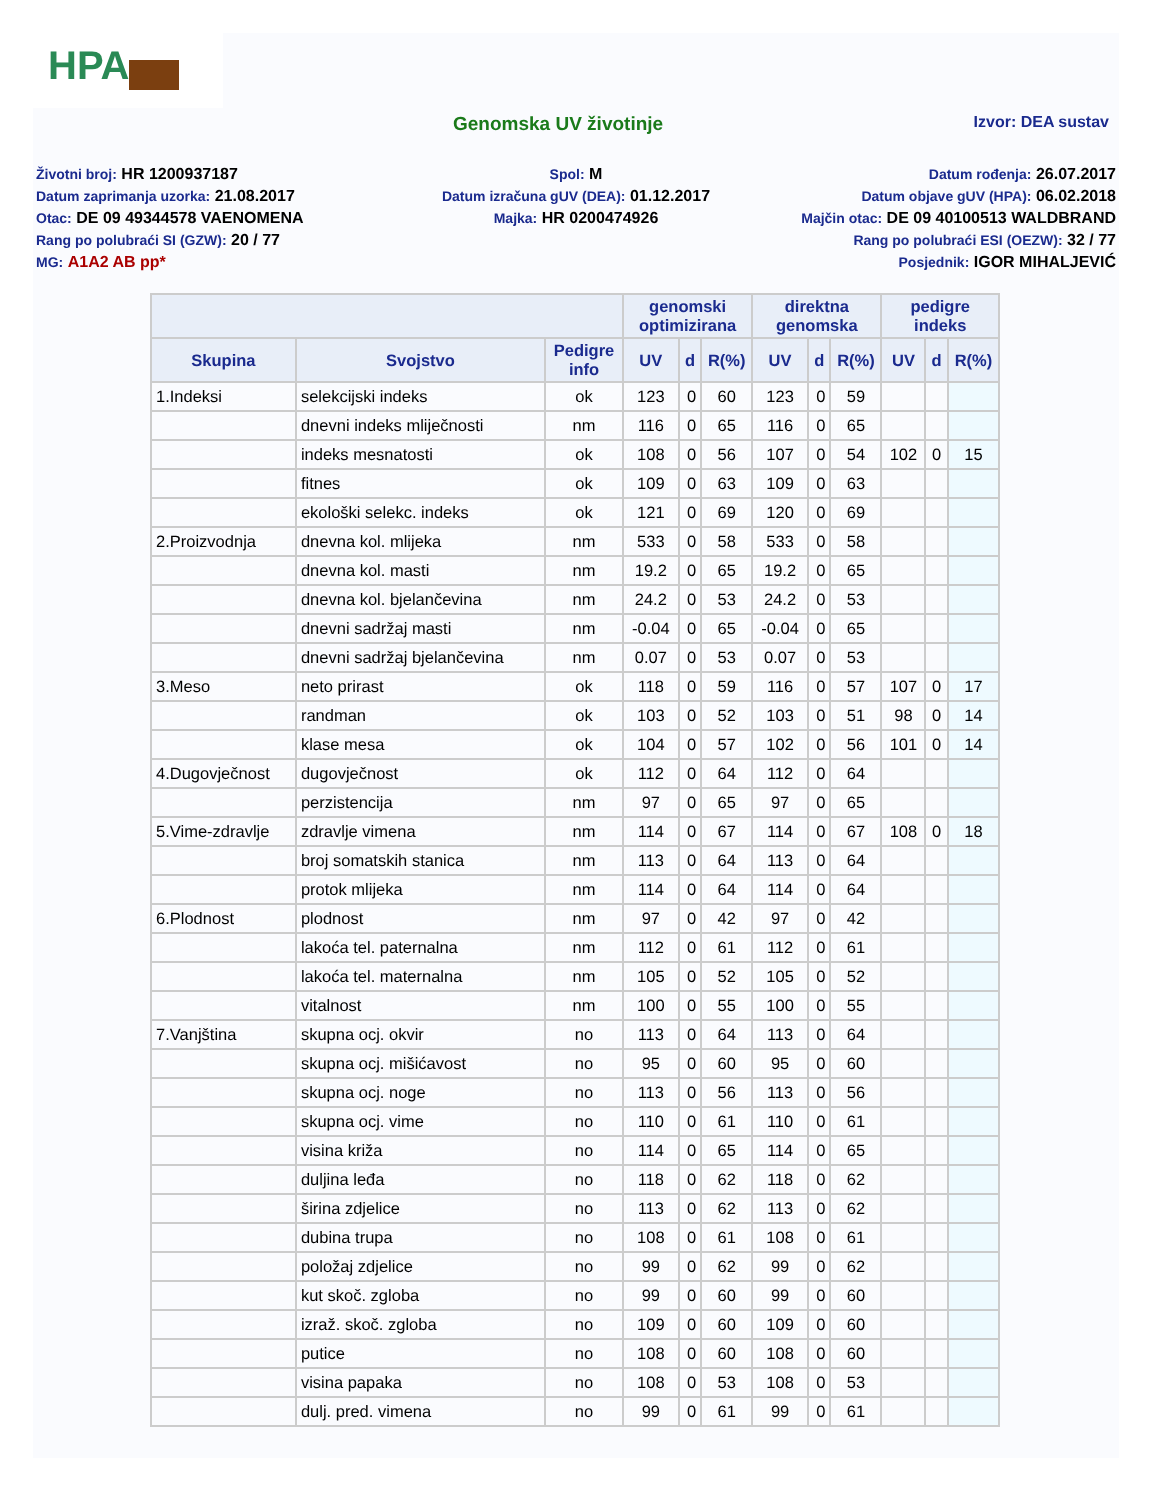HPA
Genomska UV životinje
Izvor: DEA sustav
Životni broj: HR 1200937187
Datum zaprimanja uzorka: 21.08.2017
Otac: DE 09 49344578 VAENOMENA
Rang po polubraći SI (GZW): 20 / 77
MG: A1A2 AB pp*
Spol: M
Datum izračuna gUV (DEA): 01.12.2017
Majka: HR 0200474926
Datum rođenja: 26.07.2017
Datum objave gUV (HPA): 06.02.2018
Majčin otac: DE 09 40100513 WALDBRAND
Rang po polubraći ESI (OEZW): 32 / 77
Posjednik: IGOR MIHALJEVIĆ
| | | | genomski optimizirana | | | direktna genomska | | | pedigre indeks | | |
| --- | --- | --- | --- | --- | --- | --- | --- | --- | --- | --- | --- |
| Skupina | Svojstvo | Pedigre info | UV | d | R(%) | UV | d | R(%) | UV | d | R(%) |
| 1.Indeksi | selekcijski indeks | ok | 123 | 0 | 60 | 123 | 0 | 59 | | | |
| | dnevni indeks mliječnosti | nm | 116 | 0 | 65 | 116 | 0 | 65 | | | |
| | indeks mesnatosti | ok | 108 | 0 | 56 | 107 | 0 | 54 | 102 | 0 | 15 |
| | fitnes | ok | 109 | 0 | 63 | 109 | 0 | 63 | | | |
| | ekološki selekc. indeks | ok | 121 | 0 | 69 | 120 | 0 | 69 | | | |
| 2.Proizvodnja | dnevna kol. mlijeka | nm | 533 | 0 | 58 | 533 | 0 | 58 | | | |
| | dnevna kol. masti | nm | 19.2 | 0 | 65 | 19.2 | 0 | 65 | | | |
| | dnevna kol. bjelančevina | nm | 24.2 | 0 | 53 | 24.2 | 0 | 53 | | | |
| | dnevni sadržaj masti | nm | -0.04 | 0 | 65 | -0.04 | 0 | 65 | | | |
| | dnevni sadržaj bjelančevina | nm | 0.07 | 0 | 53 | 0.07 | 0 | 53 | | | |
| 3.Meso | neto prirast | ok | 118 | 0 | 59 | 116 | 0 | 57 | 107 | 0 | 17 |
| | randman | ok | 103 | 0 | 52 | 103 | 0 | 51 | 98 | 0 | 14 |
| | klase mesa | ok | 104 | 0 | 57 | 102 | 0 | 56 | 101 | 0 | 14 |
| 4.Dugovječnost | dugovječnost | ok | 112 | 0 | 64 | 112 | 0 | 64 | | | |
| | perzistencija | nm | 97 | 0 | 65 | 97 | 0 | 65 | | | |
| 5.Vime-zdravlje | zdravlje vimena | nm | 114 | 0 | 67 | 114 | 0 | 67 | 108 | 0 | 18 |
| | broj somatskih stanica | nm | 113 | 0 | 64 | 113 | 0 | 64 | | | |
| | protok mlijeka | nm | 114 | 0 | 64 | 114 | 0 | 64 | | | |
| 6.Plodnost | plodnost | nm | 97 | 0 | 42 | 97 | 0 | 42 | | | |
| | lakoća tel. paternalna | nm | 112 | 0 | 61 | 112 | 0 | 61 | | | |
| | lakoća tel. maternalna | nm | 105 | 0 | 52 | 105 | 0 | 52 | | | |
| | vitalnost | nm | 100 | 0 | 55 | 100 | 0 | 55 | | | |
| 7.Vanjština | skupna ocj. okvir | no | 113 | 0 | 64 | 113 | 0 | 64 | | | |
| | skupna ocj. mišićavost | no | 95 | 0 | 60 | 95 | 0 | 60 | | | |
| | skupna ocj. noge | no | 113 | 0 | 56 | 113 | 0 | 56 | | | |
| | skupna ocj. vime | no | 110 | 0 | 61 | 110 | 0 | 61 | | | |
| | visina križa | no | 114 | 0 | 65 | 114 | 0 | 65 | | | |
| | duljina leđa | no | 118 | 0 | 62 | 118 | 0 | 62 | | | |
| | širina zdjelice | no | 113 | 0 | 62 | 113 | 0 | 62 | | | |
| | dubina trupa | no | 108 | 0 | 61 | 108 | 0 | 61 | | | |
| | položaj zdjelice | no | 99 | 0 | 62 | 99 | 0 | 62 | | | |
| | kut skoč. zgloba | no | 99 | 0 | 60 | 99 | 0 | 60 | | | |
| | izraž. skoč. zgloba | no | 109 | 0 | 60 | 109 | 0 | 60 | | | |
| | putice | no | 108 | 0 | 60 | 108 | 0 | 60 | | | |
| | visina papaka | no | 108 | 0 | 53 | 108 | 0 | 53 | | | |
| | dulj. pred. vimena | no | 99 | 0 | 61 | 99 | 0 | 61 | | | |